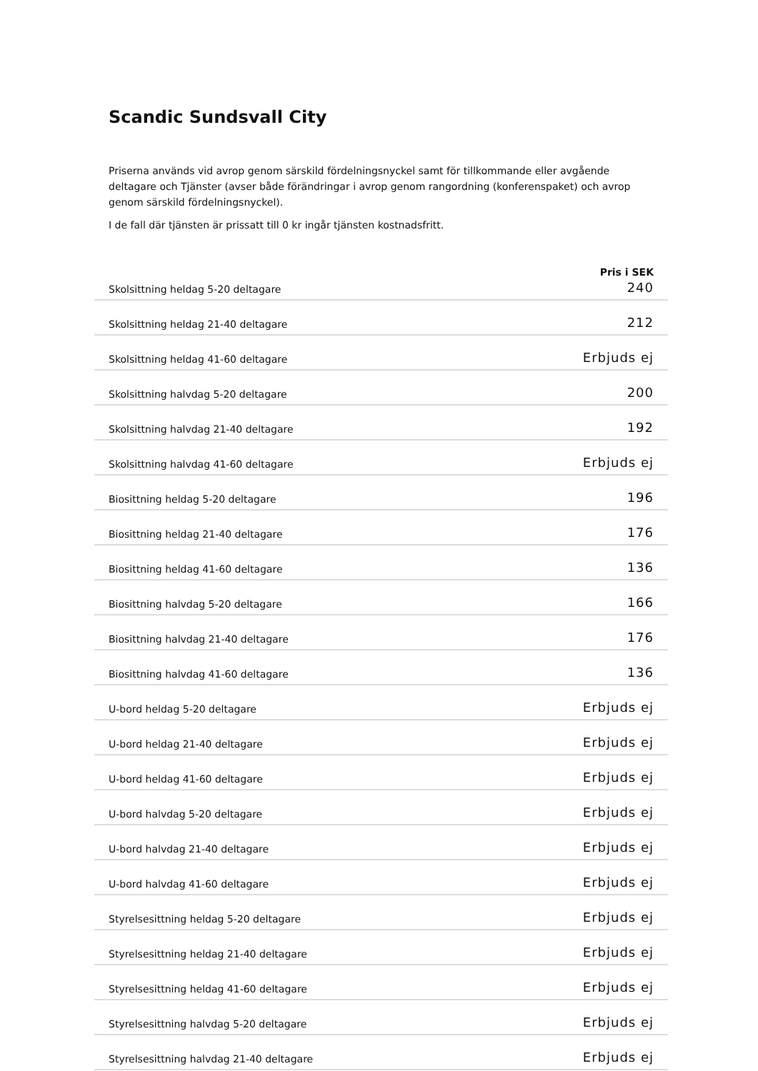Scandic Sundsvall City
Priserna används vid avrop genom särskild fördelningsnyckel samt för tillkommande eller avgående deltagare och Tjänster (avser både förändringar i avrop genom rangordning (konferenspaket) och avrop genom särskild fördelningsnyckel).
I de fall där tjänsten är prissatt till 0 kr ingår tjänsten kostnadsfritt.
| | Pris i SEK |
| --- | --- |
| Skolsittning heldag 5-20 deltagare | 240 |
| Skolsittning heldag 21-40 deltagare | 212 |
| Skolsittning heldag 41-60 deltagare | Erbjuds ej |
| Skolsittning halvdag 5-20 deltagare | 200 |
| Skolsittning halvdag 21-40 deltagare | 192 |
| Skolsittning halvdag 41-60 deltagare | Erbjuds ej |
| Biosittning heldag 5-20 deltagare | 196 |
| Biosittning heldag 21-40 deltagare | 176 |
| Biosittning heldag 41-60 deltagare | 136 |
| Biosittning halvdag 5-20 deltagare | 166 |
| Biosittning halvdag 21-40 deltagare | 176 |
| Biosittning halvdag 41-60 deltagare | 136 |
| U-bord heldag 5-20 deltagare | Erbjuds ej |
| U-bord heldag 21-40 deltagare | Erbjuds ej |
| U-bord heldag 41-60 deltagare | Erbjuds ej |
| U-bord halvdag 5-20 deltagare | Erbjuds ej |
| U-bord halvdag 21-40 deltagare | Erbjuds ej |
| U-bord halvdag 41-60 deltagare | Erbjuds ej |
| Styrelsesittning heldag 5-20 deltagare | Erbjuds ej |
| Styrelsesittning heldag 21-40 deltagare | Erbjuds ej |
| Styrelsesittning heldag 41-60 deltagare | Erbjuds ej |
| Styrelsesittning halvdag 5-20 deltagare | Erbjuds ej |
| Styrelsesittning halvdag 21-40 deltagare | Erbjuds ej |